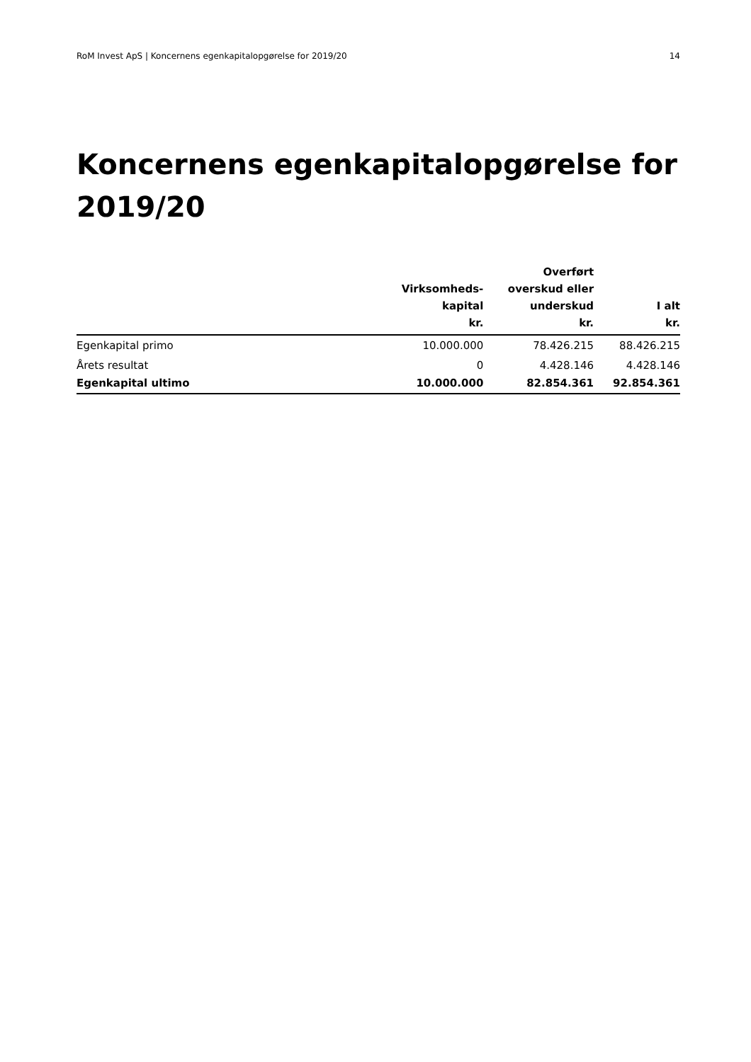RoM Invest ApS | Koncernens egenkapitalopgørelse for 2019/20 14
Koncernens egenkapitalopgørelse for 2019/20
| | Virksomheds- kapital kr. | Overført overskud eller underskud kr. | I alt kr. |
| --- | --- | --- | --- |
| Egenkapital primo | 10.000.000 | 78.426.215 | 88.426.215 |
| Årets resultat | 0 | 4.428.146 | 4.428.146 |
| Egenkapital ultimo | 10.000.000 | 82.854.361 | 92.854.361 |